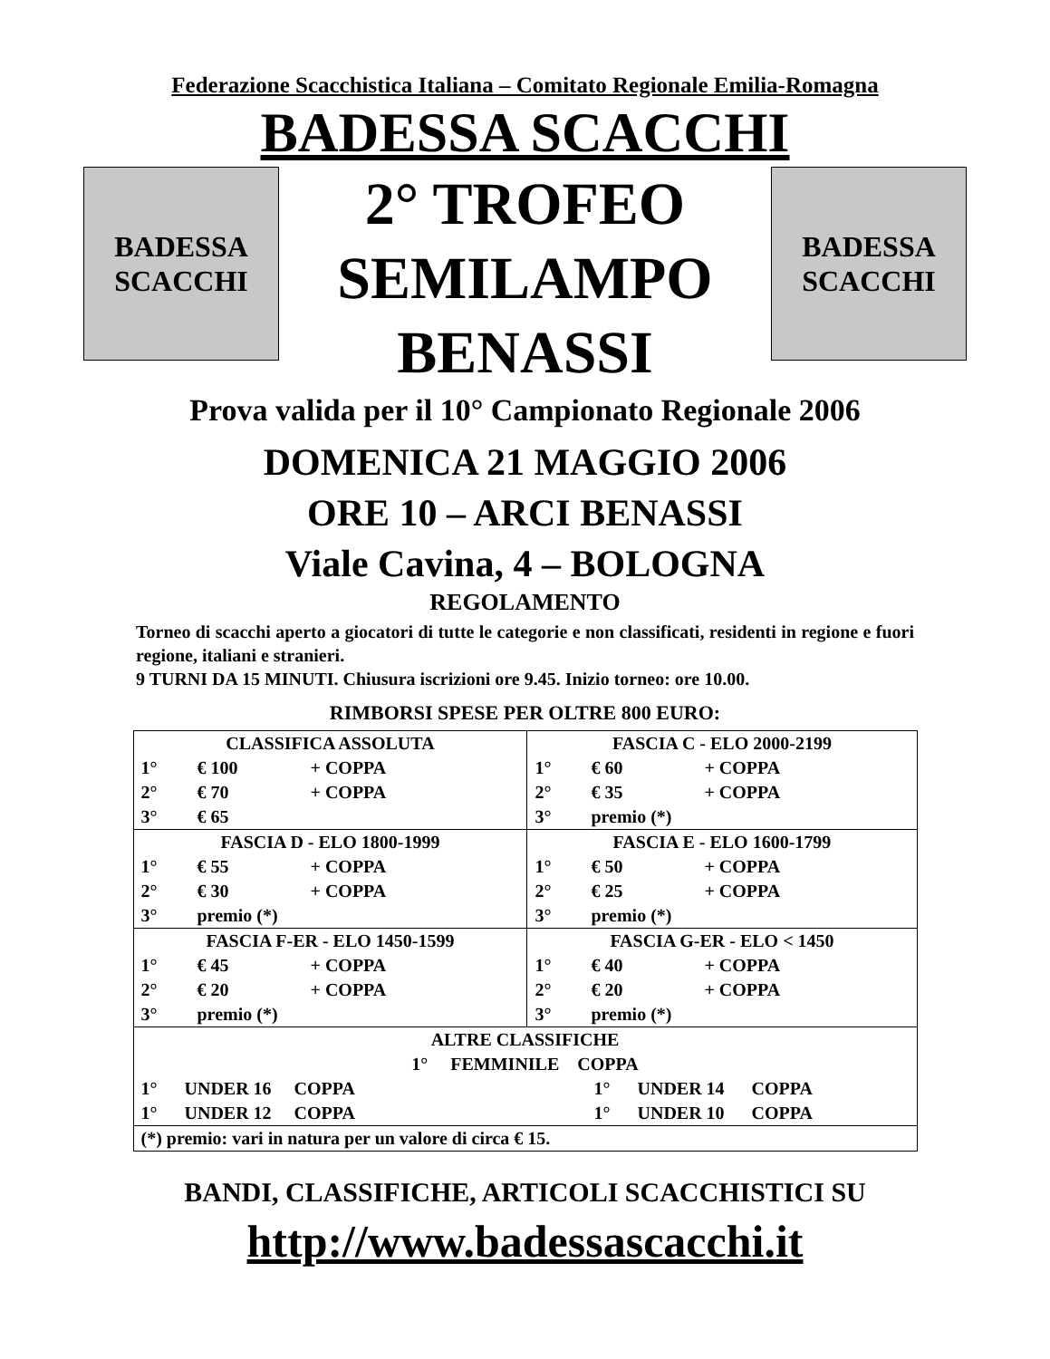Federazione Scacchistica Italiana – Comitato Regionale Emilia-Romagna
BADESSA SCACCHI
BADESSA
SCACCHI
2° TROFEO
SEMILAMPO
BENASSI
BADESSA
SCACCHI
Prova valida per il 10° Campionato Regionale 2006
DOMENICA 21 MAGGIO 2006
ORE 10 – ARCI BENASSI
Viale Cavina, 4 – BOLOGNA
REGOLAMENTO
Torneo di scacchi aperto a giocatori di tutte le categorie e non classificati, residenti in regione e fuori regione, italiani e stranieri.
9 TURNI DA 15 MINUTI. Chiusura iscrizioni ore 9.45. Inizio torneo: ore 10.00.
RIMBORSI SPESE PER OLTRE 800 EURO:
| CLASSIFICA ASSOLUTA 1° € 100 + COPPA 2° € 70 + COPPA 3° € 65 | FASCIA C - ELO 2000-2199 1° € 60 + COPPA 2° € 35 + COPPA 3° premio (*) |
| FASCIA D - ELO 1800-1999 1° € 55 + COPPA 2° € 30 + COPPA 3° premio (*) | FASCIA E - ELO 1600-1799 1° € 50 + COPPA 2° € 25 + COPPA 3° premio (*) |
| FASCIA F-ER - ELO 1450-1599 1° € 45 + COPPA 2° € 20 + COPPA 3° premio (*) | FASCIA G-ER - ELO < 1450 1° € 40 + COPPA 2° € 20 + COPPA 3° premio (*) |
| ALTRE CLASSIFICHE 1° FEMMINILE COPPA 1° UNDER 16 COPPA 1° UNDER 14 COPPA 1° UNDER 12 COPPA 1° UNDER 10 COPPA | |
| (*) premio: vari in natura per un valore di circa € 15. | |
BANDI, CLASSIFICHE, ARTICOLI SCACCHISTICI SU
http://www.badessascacchi.it